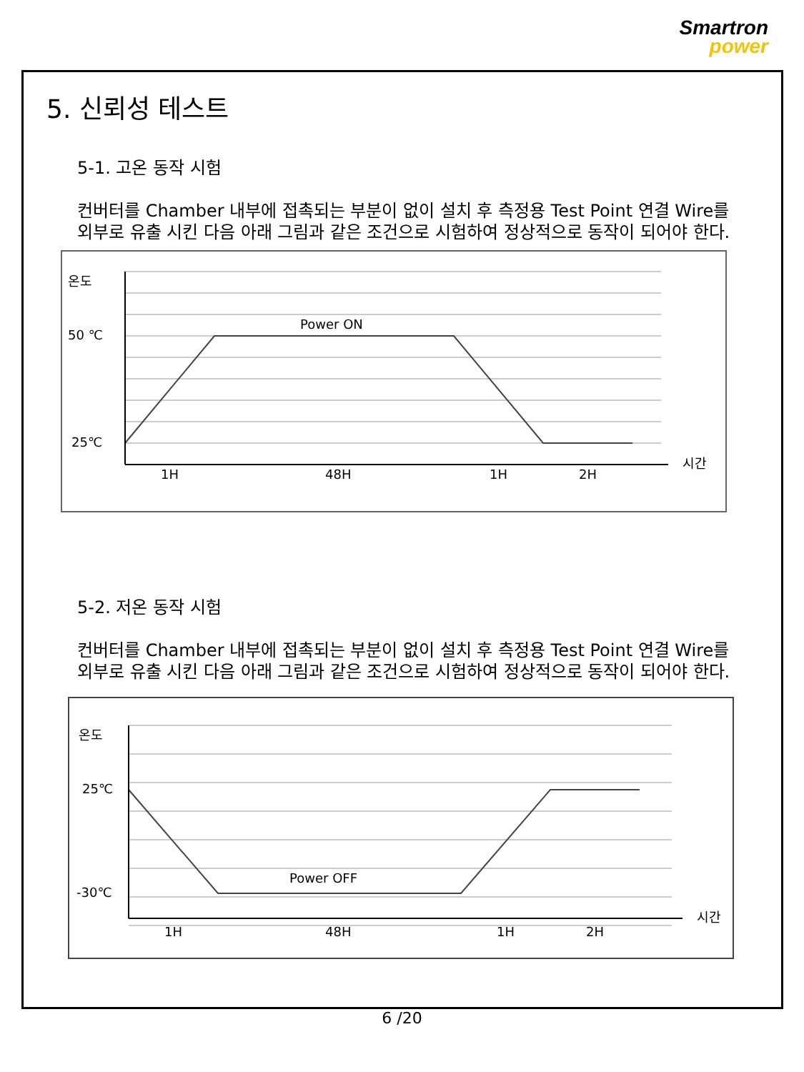Smartron
power
5. 신뢰성 테스트
5-1. 고온 동작 시험
컨버터를 Chamber 내부에 접촉되는 부분이 없이 설치 후 측정용 Test Point 연결 Wire를 외부로 유출 시킨 다음 아래 그림과 같은 조건으로 시험하여 정상적으로 동작이 되어야 한다.
온도
50 ℃
25℃
Power ON
시간
1H
48H
1H
2H
5-2. 저온 동작 시험
컨버터를 Chamber 내부에 접촉되는 부분이 없이 설치 후 측정용 Test Point 연결 Wire를 외부로 유출 시킨 다음 아래 그림과 같은 조건으로 시험하여 정상적으로 동작이 되어야 한다.
온도
25℃
-30℃
Power OFF
시간
1H
48H
1H
2H
6 /20